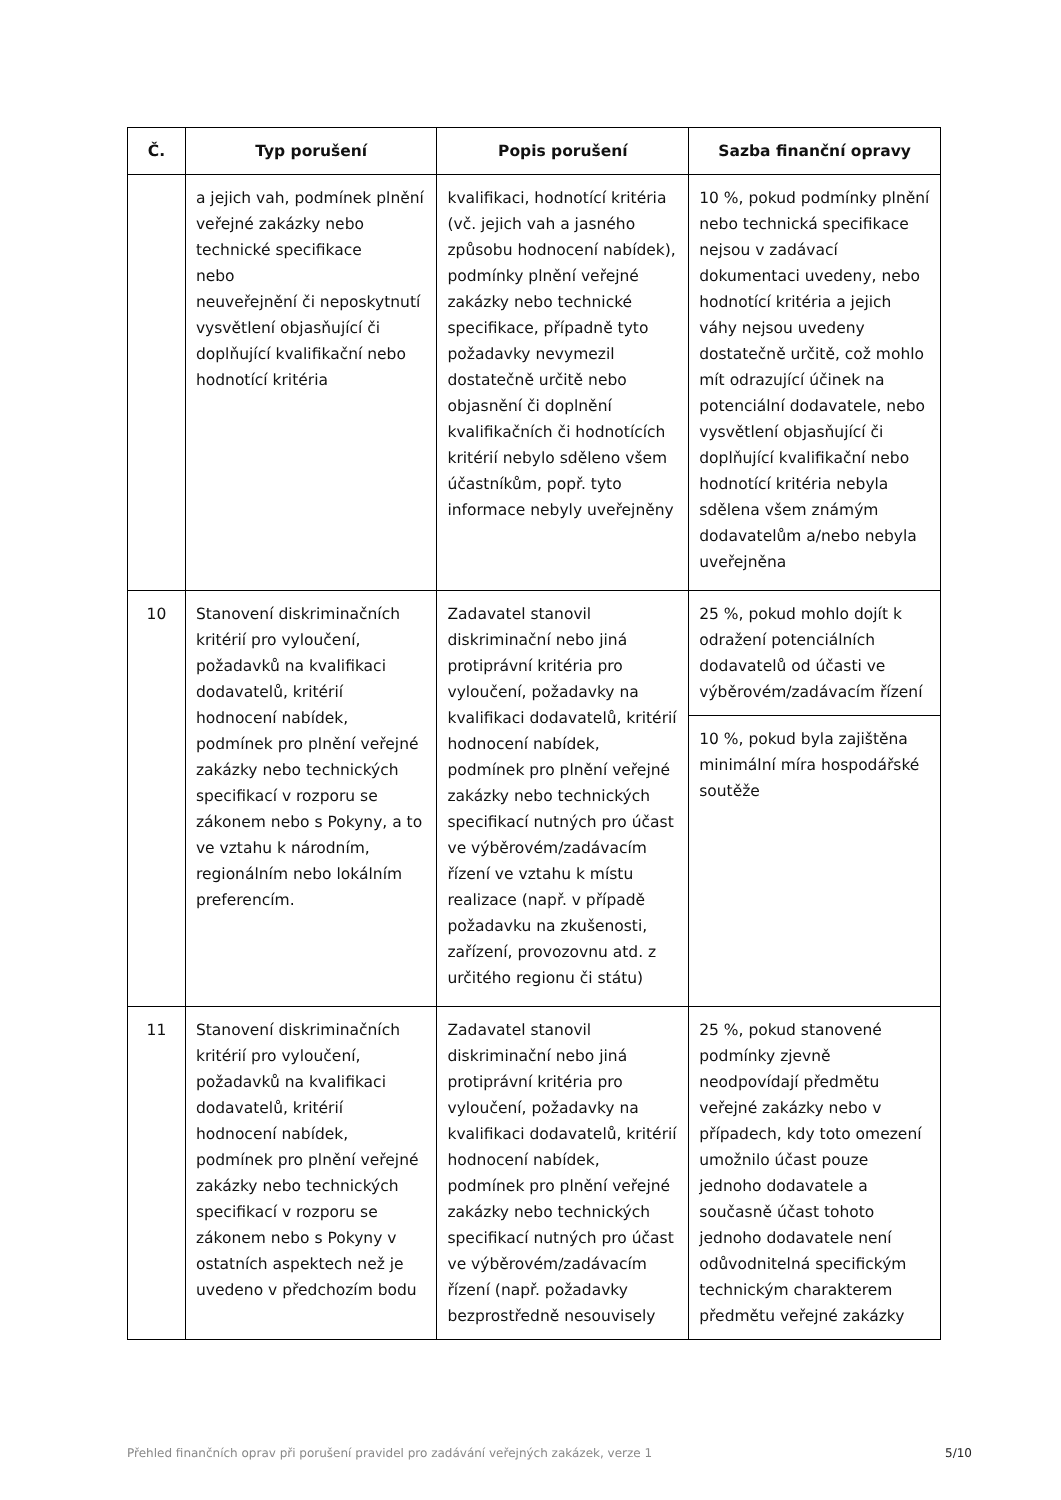| Č. | Typ porušení | Popis porušení | Sazba finanční opravy |
| --- | --- | --- | --- |
| | a jejich vah, podmínek plnění veřejné zakázky nebo technické specifikace nebo neuveřejnění či neposkytnutí vysvětlení objasňující či doplňující kvalifikační nebo hodnotící kritéria | kvalifikaci, hodnotící kritéria (vč. jejich vah a jasného způsobu hodnocení nabídek), podmínky plnění veřejné zakázky nebo technické specifikace, případně tyto požadavky nevymezil dostatečně určitě nebo objasnění či doplnění kvalifikačních či hodnotících kritérií nebylo sděleno všem účastníkům, popř. tyto informace nebyly uveřejněny | 10 %, pokud podmínky plnění nebo technická specifikace nejsou v zadávací dokumentaci uvedeny, nebo hodnotící kritéria a jejich váhy nejsou uvedeny dostatečně určitě, což mohlo mít odrazující účinek na potenciální dodavatele, nebo vysvětlení objasňující či doplňující kvalifikační nebo hodnotící kritéria nebyla sdělena všem známým dodavatelům a/nebo nebyla uveřejněna |
| 10 | Stanovení diskriminačních kritérií pro vyloučení, požadavků na kvalifikaci dodavatelů, kritérií hodnocení nabídek, podmínek pro plnění veřejné zakázky nebo technických specifikací v rozporu se zákonem nebo s Pokyny, a to ve vztahu k národním, regionálním nebo lokálním preferencím. | Zadavatel stanovil diskriminační nebo jiná protiprávní kritéria pro vyloučení, požadavky na kvalifikaci dodavatelů, kritérií hodnocení nabídek, podmínek pro plnění veřejné zakázky nebo technických specifikací nutných pro účast ve výběrovém/zadávacím řízení ve vztahu k místu realizace (např. v případě požadavku na zkušenosti, zařízení, provozovnu atd. z určitého regionu či státu) | 25 %, pokud mohlo dojít k odražení potenciálních dodavatelů od účasti ve výběrovém/zadávacím řízení |
| | | | 10 %, pokud byla zajištěna minimální míra hospodářské soutěže |
| 11 | Stanovení diskriminačních kritérií pro vyloučení, požadavků na kvalifikaci dodavatelů, kritérií hodnocení nabídek, podmínek pro plnění veřejné zakázky nebo technických specifikací v rozporu se zákonem nebo s Pokyny v ostatních aspektech než je uvedeno v předchozím bodu | Zadavatel stanovil diskriminační nebo jiná protiprávní kritéria pro vyloučení, požadavky na kvalifikaci dodavatelů, kritérií hodnocení nabídek, podmínek pro plnění veřejné zakázky nebo technických specifikací nutných pro účast ve výběrovém/zadávacím řízení (např. požadavky bezprostředně nesouvisely | 25 %, pokud stanovené podmínky zjevně neodpovídají předmětu veřejné zakázky nebo v případech, kdy toto omezení umožnilo účast pouze jednoho dodavatele a současně účast tohoto jednoho dodavatele není odůvodnitelná specifickým technickým charakterem předmětu veřejné zakázky |
Přehled finančních oprav při porušení pravidel pro zadávání veřejných zakázek, verze 1 5/10